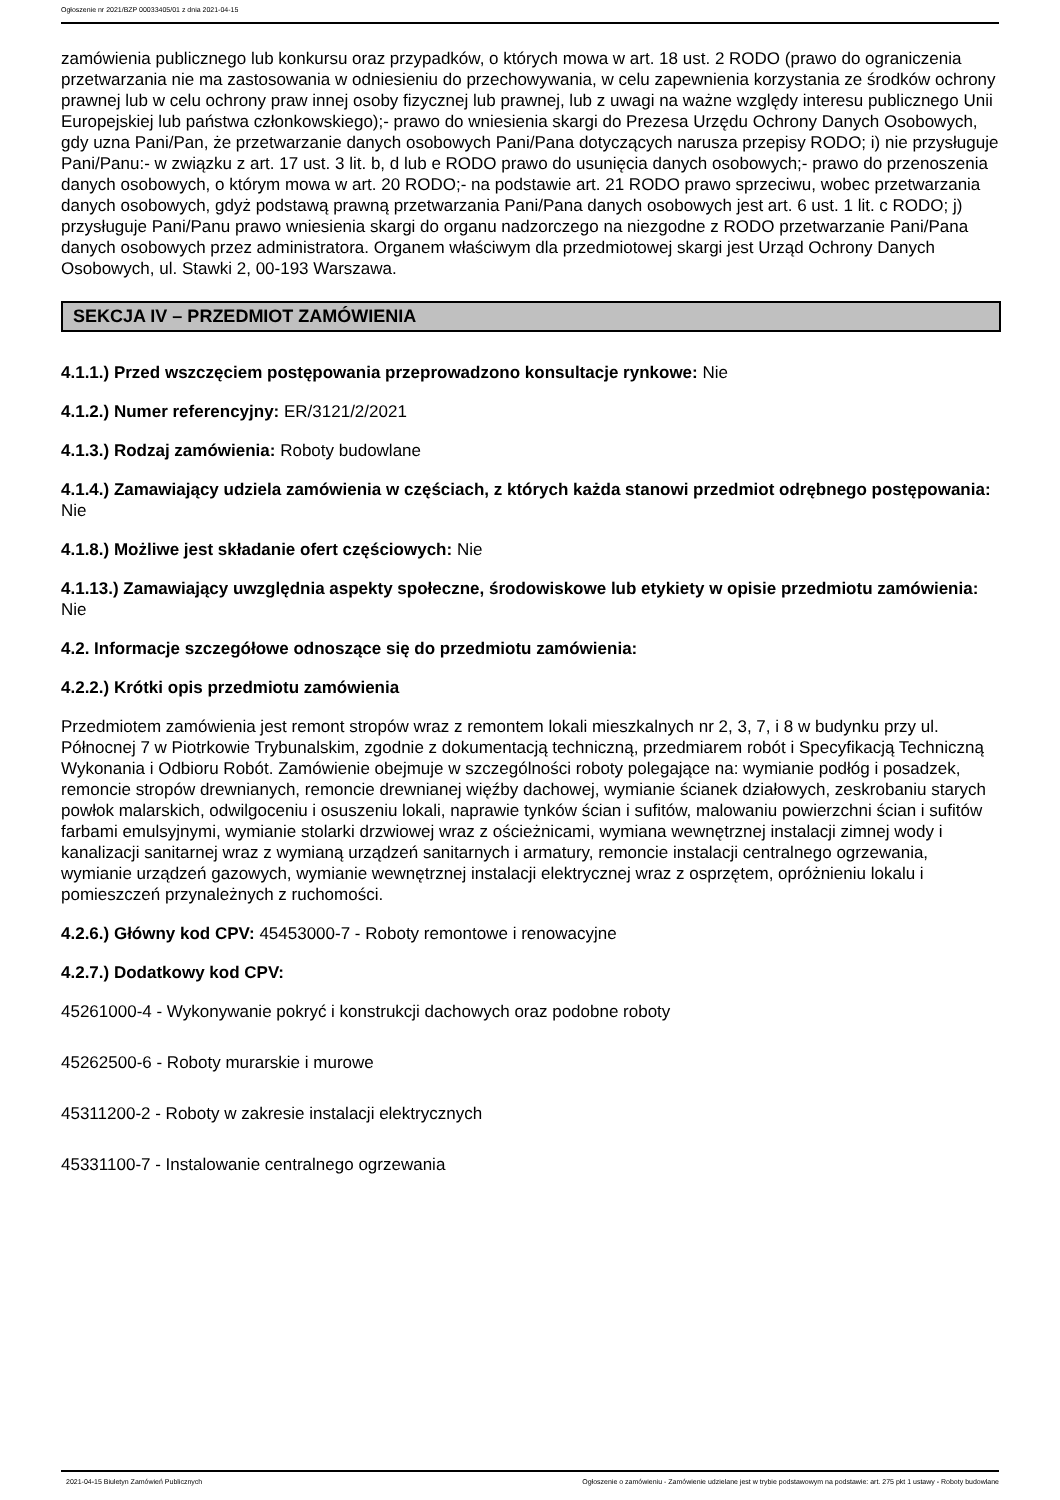Ogłoszenie nr 2021/BZP 00033405/01 z dnia 2021-04-15
zamówienia publicznego lub konkursu oraz przypadków, o których mowa w art. 18 ust. 2 RODO (prawo do ograniczenia przetwarzania nie ma zastosowania w odniesieniu do przechowywania, w celu zapewnienia korzystania ze środków ochrony prawnej lub w celu ochrony praw innej osoby fizycznej lub prawnej, lub z uwagi na ważne względy interesu publicznego Unii Europejskiej lub państwa członkowskiego);- prawo do wniesienia skargi do Prezesa Urzędu Ochrony Danych Osobowych, gdy uzna Pani/Pan, że przetwarzanie danych osobowych Pani/Pana dotyczących narusza przepisy RODO; i) nie przysługuje Pani/Panu:- w związku z art. 17 ust. 3 lit. b, d lub e RODO prawo do usunięcia danych osobowych;- prawo do przenoszenia danych osobowych, o którym mowa w art. 20 RODO;- na podstawie art. 21 RODO prawo sprzeciwu, wobec przetwarzania danych osobowych, gdyż podstawą prawną przetwarzania Pani/Pana danych osobowych jest art. 6 ust. 1 lit. c RODO; j) przysługuje Pani/Panu prawo wniesienia skargi do organu nadzorczego na niezgodne z RODO przetwarzanie Pani/Pana danych osobowych przez administratora. Organem właściwym dla przedmiotowej skargi jest Urząd Ochrony Danych Osobowych, ul. Stawki 2, 00-193 Warszawa.
SEKCJA IV – PRZEDMIOT ZAMÓWIENIA
4.1.1.) Przed wszczęciem postępowania przeprowadzono konsultacje rynkowe: Nie
4.1.2.) Numer referencyjny: ER/3121/2/2021
4.1.3.) Rodzaj zamówienia: Roboty budowlane
4.1.4.) Zamawiający udziela zamówienia w częściach, z których każda stanowi przedmiot odrębnego postępowania: Nie
4.1.8.) Możliwe jest składanie ofert częściowych: Nie
4.1.13.) Zamawiający uwzględnia aspekty społeczne, środowiskowe lub etykiety w opisie przedmiotu zamówienia: Nie
4.2. Informacje szczegółowe odnoszące się do przedmiotu zamówienia:
4.2.2.) Krótki opis przedmiotu zamówienia
Przedmiotem zamówienia jest remont stropów wraz z remontem lokali mieszkalnych nr 2, 3, 7, i 8 w budynku przy ul. Północnej 7 w Piotrkowie Trybunalskim, zgodnie z dokumentacją techniczną, przedmiarem robót i Specyfikacją Techniczną Wykonania i Odbioru Robót. Zamówienie obejmuje w szczególności roboty polegające na: wymianie podłóg i posadzek, remoncie stropów drewnianych, remoncie drewnianej więźby dachowej, wymianie ścianek działowych, zeskrobaniu starych powłok malarskich, odwilgoceniu i osuszeniu lokali, naprawie tynków ścian i sufitów, malowaniu powierzchni ścian i sufitów farbami emulsyjnymi, wymianie stolarki drzwiowej wraz z ościeżnicami, wymiana wewnętrznej instalacji zimnej wody i kanalizacji sanitarnej wraz z wymianą urządzeń sanitarnych i armatury, remoncie instalacji centralnego ogrzewania, wymianie urządzeń gazowych, wymianie wewnętrznej instalacji elektrycznej wraz z osprzętem, opróżnieniu lokalu i pomieszczeń przynależnych z ruchomości.
4.2.6.) Główny kod CPV: 45453000-7 - Roboty remontowe i renowacyjne
4.2.7.) Dodatkowy kod CPV:
45261000-4 - Wykonywanie pokryć i konstrukcji dachowych oraz podobne roboty
45262500-6 - Roboty murarskie i murowe
45311200-2 - Roboty w zakresie instalacji elektrycznych
45331100-7 - Instalowanie centralnego ogrzewania
2021-04-15 Biuletyn Zamówień Publicznych Ogłoszenie o zamówieniu - Zamówienie udzielane jest w trybie podstawowym na podstawie: art. 275 pkt 1 ustawy - Roboty budowlane